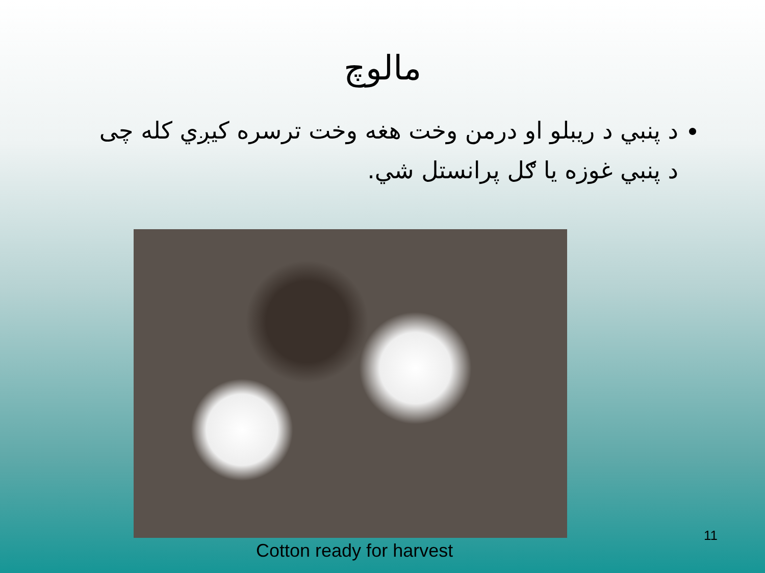مالوچ
د پنبي د ريبلو او درمن وخت هغه وخت ترسره کيږي کله چی د پنبي غوزه يا ګل پرانستل شي.
Cotton ready for harvest
11